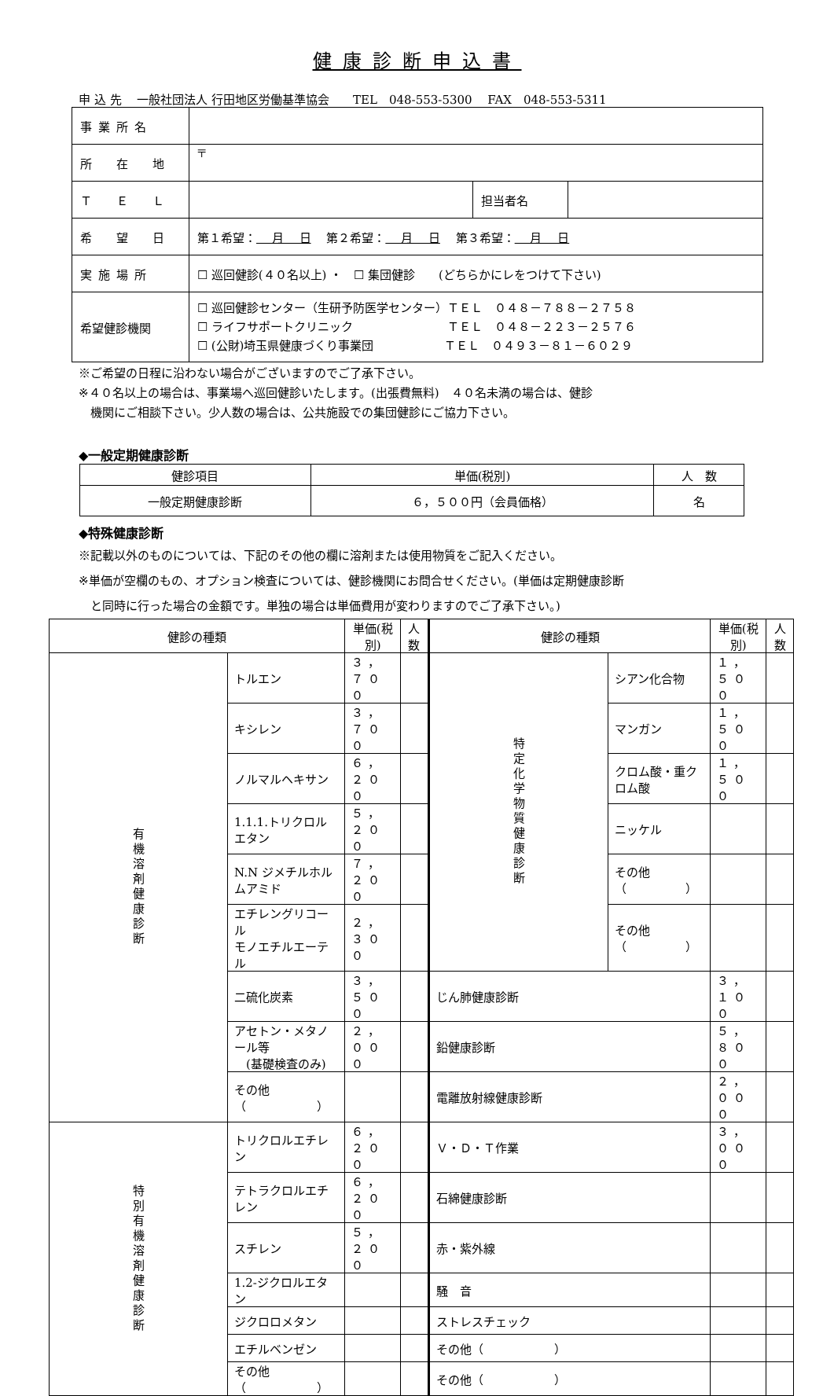健康診断申込書
申 込 先　 一般社団法人 行田地区労働基準協会　　TEL　048-553-5300　 FAX　048-553-5311
| 事業所名 | | | |
| 所 在 地 | 〒 | | |
| Ｔ Ｅ Ｌ | | 担当者名 | |
| 希 望 日 | 第１希望： 月 日 第２希望： 月 日 第３希望： 月 日 | | |
| 実施場所 | ☐ 巡回健診(４０名以上) ・ ☐ 集団健診 (どちらかにレをつけて下さい) | | |
| 希望健診機関 | ☐ 巡回健診センター（生研予防医学センター）ＴＥＬ ０４８－７８８－２７５８ ☐ ライフサポートクリニック ＴＥＬ ０４８－２２３－２５７６ ☐ (公財)埼玉県健康づくり事業団 ＴＥＬ ０４９３－８１－６０２９ | | |
※ご希望の日程に沿わない場合がございますのでご了承下さい。
※４０名以上の場合は、事業場へ巡回健診いたします。(出張費無料)　４０名未満の場合は、健診
　機関にご相談下さい。少人数の場合は、公共施設での集団健診にご協力下さい。
◆一般定期健康診断
| 健診項目 | 単価(税別) | 人 数 |
| 一般定期健康診断 | ６，５００円（会員価格） | 名 |
◆特殊健康診断
※記載以外のものについては、下記のその他の欄に溶剤または使用物質をご記入ください。
※単価が空欄のもの、オプション検査については、健診機関にお問合せください。(単価は定期健康診断
　と同時に行った場合の金額です。単独の場合は単価費用が変わりますのでご了承下さい。)
| 健診の種類 | | 単価(税別) | 人数 | 健診の種類 | | 単価(税別) | 人数 |
| 有機溶剤健康診断 | トルエン | ３，７００ | | 特定化学物質健康診断 | シアン化合物 | １，５００ | |
| | キシレン | ３，７００ | | | マンガン | １，５００ | |
| | ノルマルヘキサン | ６，２００ | | | クロム酸・重クロム酸 | １，５００ | |
| | 1.1.1.トリクロルエタン | ５，２００ | | | ニッケル | | |
| | N.N ジメチルホルムアミド | ７，２００ | | | その他（ ） | | |
| | エチレングリコール モノエチルエーテル | ２，３００ | | | その他（ ） | | |
| | 二硫化炭素 | ３，５００ | | じん肺健康診断 | | ３，１００ | |
| | アセトン・メタノール等 (基礎検査のみ) | ２，０００ | | 鉛健康診断 | | ５，８００ | |
| | その他（ ） | | | 電離放射線健康診断 | | ２，０００ | |
| 特別有機溶剤健康診断 | トリクロルエチレン | ６，２００ | | Ｖ・Ｄ・Ｔ作業 | | ３，０００ | |
| | テトラクロルエチレン | ６，２００ | | 石綿健康診断 | | | |
| | スチレン | ５，２００ | | 赤・紫外線 | | | |
| | 1.2-ジクロルエタン | | | 騒 音 | | | |
| | ジクロロメタン | | | ストレスチェック | | | |
| | エチルベンゼン | | | その他（ ） | | | |
| | その他（ ） | | | その他（ ） | | | |